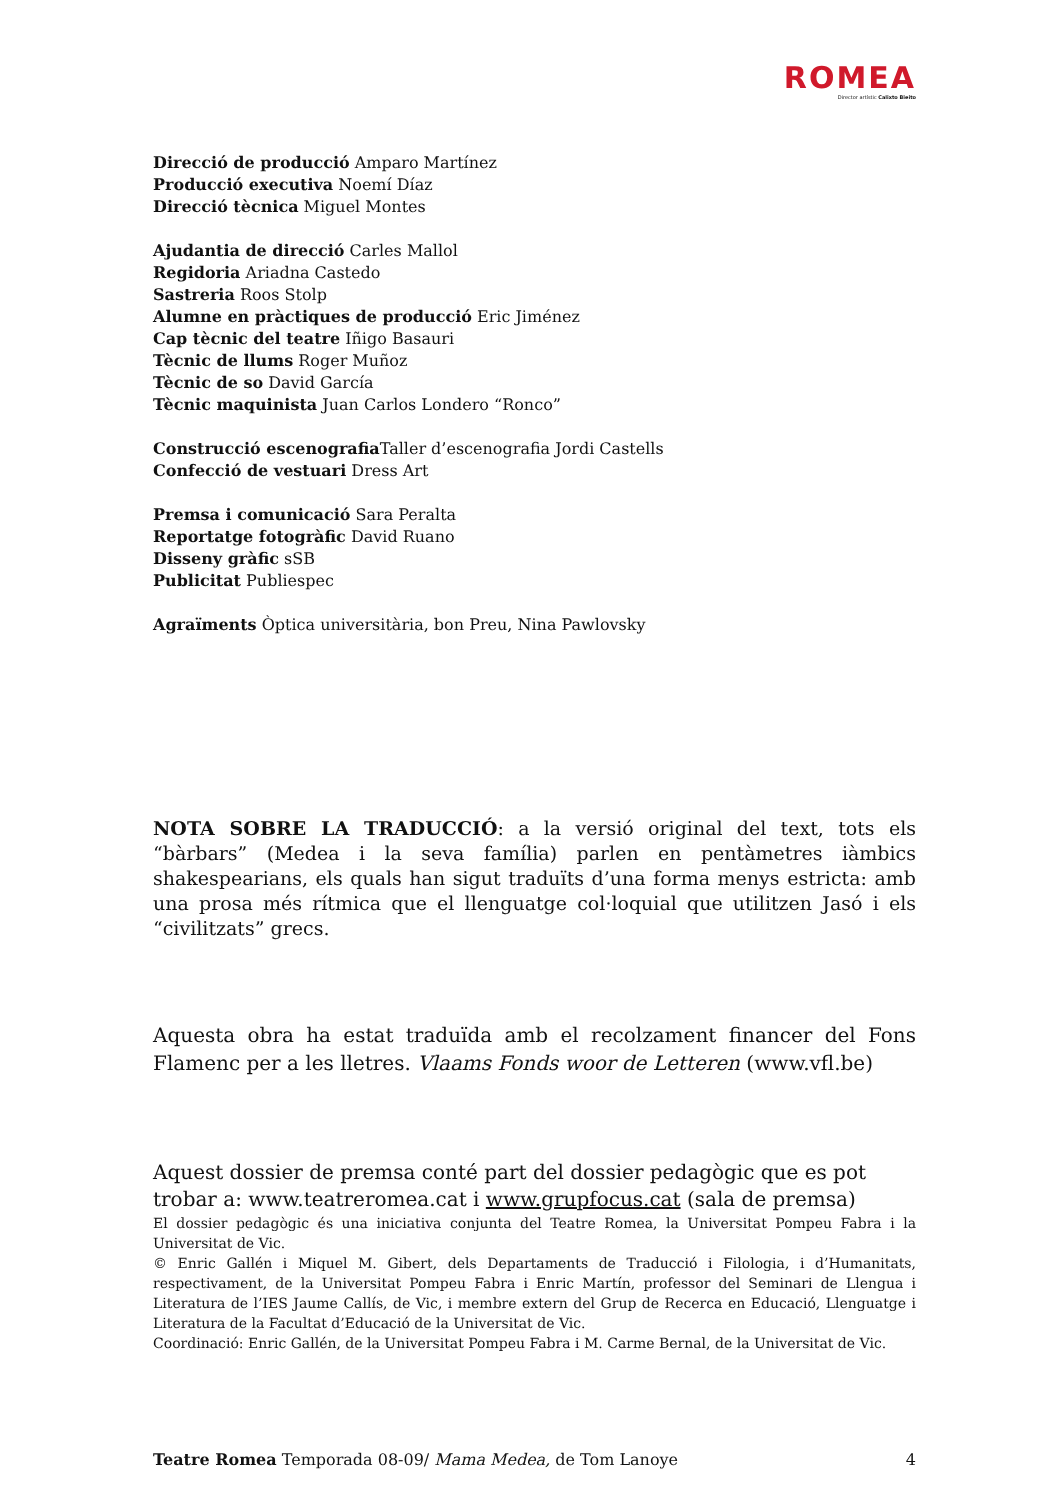ROMEA
Director artístic Calixto Bieito
Direcció de producció Amparo Martínez
Producció executiva Noemí Díaz
Direcció tècnica Miguel Montes
Ajudantia de direcció Carles Mallol
Regidoria Ariadna Castedo
Sastreria Roos Stolp
Alumne en pràctiques de producció Eric Jiménez
Cap tècnic del teatre Iñigo Basauri
Tècnic de llums Roger Muñoz
Tècnic de so David García
Tècnic maquinista Juan Carlos Londero “Ronco”
Construcció escenografia Taller d’escenografia Jordi Castells
Confecció de vestuari Dress Art
Premsa i comunicació Sara Peralta
Reportatge fotogràfic David Ruano
Disseny gràfic sSB
Publicitat Publiespec
Agraïments Òptica universitària, bon Preu, Nina Pawlovsky
NOTA SOBRE LA TRADUCCIÓ: a la versió original del text, tots els “bàrbars” (Medea i la seva família) parlen en pentàmetres iàmbics shakespearians, els quals han sigut traduïts d’una forma menys estricta: amb una prosa més rítmica que el llenguatge col·loquial que utilitzen Jasó i els “civilitzats” grecs.
Aquesta obra ha estat traduïda amb el recolzament financer del Fons Flamenc per a les lletres. Vlaams Fonds woor de Letteren (www.vfl.be)
Aquest dossier de premsa conté part del dossier pedagògic que es pot trobar a: www.teatreromea.cat i www.grupfocus.cat (sala de premsa)
El dossier pedagògic és una iniciativa conjunta del Teatre Romea, la Universitat Pompeu Fabra i la Universitat de Vic.
© Enric Gallén i Miquel M. Gibert, dels Departaments de Traducció i Filologia, i d’Humanitats, respectivament, de la Universitat Pompeu Fabra i Enric Martín, professor del Seminari de Llengua i Literatura de l’IES Jaume Callís, de Vic, i membre extern del Grup de Recerca en Educació, Llenguatge i Literatura de la Facultat d’Educació de la Universitat de Vic.
Coordinació: Enric Gallén, de la Universitat Pompeu Fabra i M. Carme Bernal, de la Universitat de Vic.
Teatre Romea Temporada 08-09/ Mama Medea, de Tom Lanoye 4